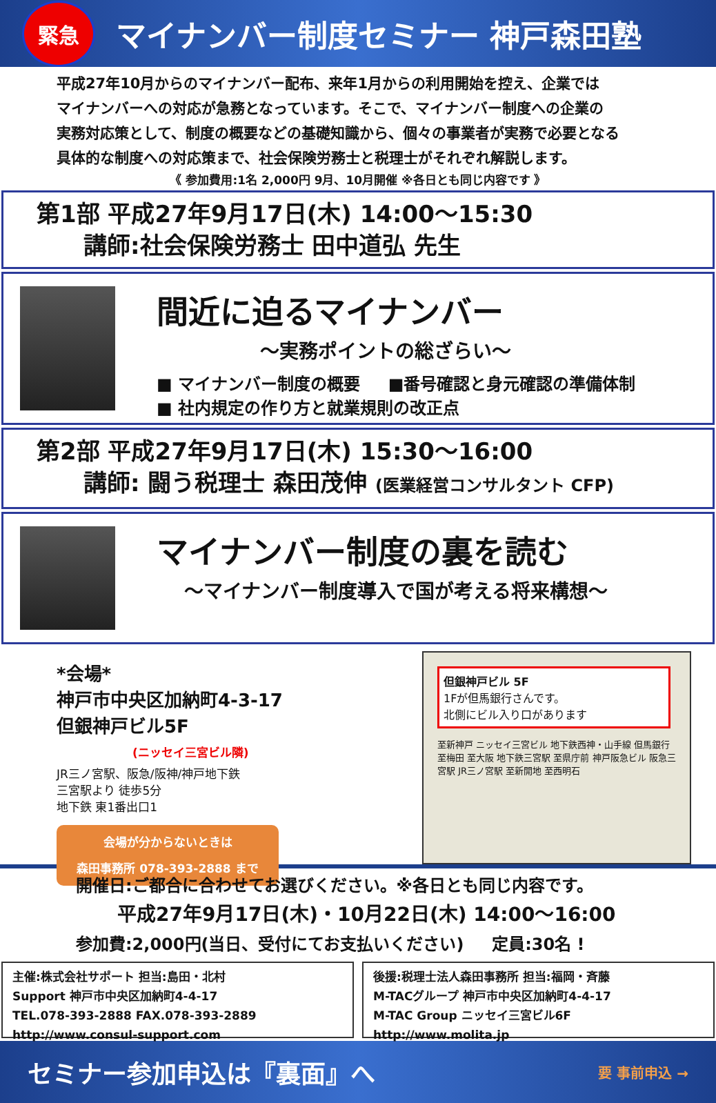緊急
マイナンバー制度セミナー 神戸森田塾
平成27年10月からのマイナンバー配布、来年1月からの利用開始を控え、企業では
マイナンバーへの対応が急務となっています。そこで、マイナンバー制度への企業の
実務対応策として、制度の概要などの基礎知識から、個々の事業者が実務で必要となる
具体的な制度への対応策まで、社会保険労務士と税理士がそれぞれ解説します。
《 参加費用:1名 2,000円 9月、10月開催 ※各日とも同じ内容です 》
第1部 平成27年9月17日(木) 14:00～15:30
  講師:社会保険労務士 田中道弘 先生
間近に迫るマイナンバー
～実務ポイントの総ざらい～
■ マイナンバー制度の概要   ■番号確認と身元確認の準備体制
■ 社内規定の作り方と就業規則の改正点
第2部 平成27年9月17日(木) 15:30～16:00
  講師: 闘う税理士 森田茂伸 (医業経営コンサルタント CFP)
マイナンバー制度の裏を読む
～マイナンバー制度導入で国が考える将来構想～
*会場*
神戸市中央区加納町4-3-17
但銀神戸ビル5F
(ニッセイ三宮ビル隣)
JR三ノ宮駅、阪急/阪神/神戸地下鉄
三宮駅より 徒歩5分
地下鉄 東1番出口1
会場が分からないときは
森田事務所 078-393-2888 まで
但銀神戸ビル 5F
1Fが但馬銀行さんです。
北側にビル入り口があります
至新神戸 ニッセイ三宮ビル 地下鉄西神・山手線 但馬銀行 至梅田 至大阪 地下鉄三宮駅 至県庁前 神戸阪急ビル 阪急三宮駅 JR三ノ宮駅 至新開地 至西明石
開催日:ご都合に合わせてお選びください。※各日とも同じ内容です。
平成27年9月17日(木)・10月22日(木) 14:00～16:00
参加費:2,000円(当日、受付にてお支払いください)   定員:30名 !
主催:株式会社サポート 担当:島田・北村
Support 神戸市中央区加納町4-4-17
TEL.078-393-2888 FAX.078-393-2889
http://www.consul-support.com
後援:税理士法人森田事務所 担当:福岡・斉藤
M-TACグループ 神戸市中央区加納町4-4-17
M-TAC Group ニッセイ三宮ビル6F
http://www.molita.jp
セミナー参加申込は『裏面』へ 要 事前申込 →